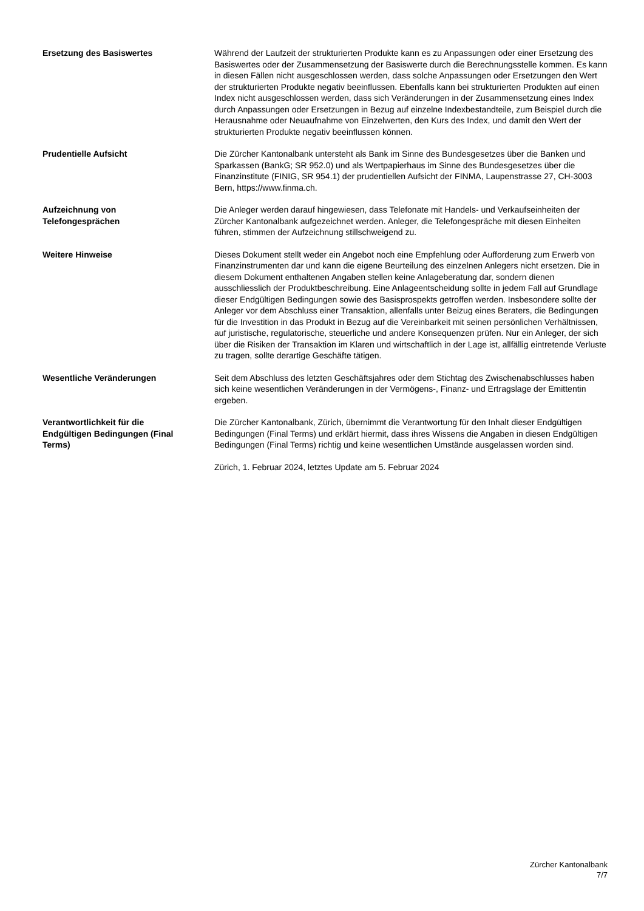Ersetzung des Basiswertes Während der Laufzeit der strukturierten Produkte kann es zu Anpassungen oder einer Ersetzung des Basiswertes oder der Zusammensetzung der Basiswerte durch die Berechnungsstelle kommen. Es kann in diesen Fällen nicht ausgeschlossen werden, dass solche Anpassungen oder Ersetzungen den Wert der strukturierten Produkte negativ beeinflussen. Ebenfalls kann bei strukturierten Produkten auf einen Index nicht ausgeschlossen werden, dass sich Veränderungen in der Zusammensetzung eines Index durch Anpassungen oder Ersetzungen in Bezug auf einzelne Indexbestandteile, zum Beispiel durch die Herausnahme oder Neuaufnahme von Einzelwerten, den Kurs des Index, und damit den Wert der strukturierten Produkte negativ beeinflussen können.
Prudentielle Aufsicht Die Zürcher Kantonalbank untersteht als Bank im Sinne des Bundesgesetzes über die Banken und Sparkassen (BankG; SR 952.0) und als Wertpapierhaus im Sinne des Bundesgesetzes über die Finanzinstitute (FINIG, SR 954.1) der prudentiellen Aufsicht der FINMA, Laupenstrasse 27, CH-3003 Bern, https://www.finma.ch.
Aufzeichnung von
Telefongesprächen
Die Anleger werden darauf hingewiesen, dass Telefonate mit Handels- und Verkaufseinheiten der Zürcher Kantonalbank aufgezeichnet werden. Anleger, die Telefongespräche mit diesen Einheiten führen, stimmen der Aufzeichnung stillschweigend zu.
Weitere Hinweise Dieses Dokument stellt weder ein Angebot noch eine Empfehlung oder Aufforderung zum Erwerb von Finanzinstrumenten dar und kann die eigene Beurteilung des einzelnen Anlegers nicht ersetzen. Die in diesem Dokument enthaltenen Angaben stellen keine Anlageberatung dar, sondern dienen ausschliesslich der Produktbeschreibung. Eine Anlageentscheidung sollte in jedem Fall auf Grundlage dieser Endgültigen Bedingungen sowie des Basisprospekts getroffen werden. Insbesondere sollte der Anleger vor dem Abschluss einer Transaktion, allenfalls unter Beizug eines Beraters, die Bedingungen für die Investition in das Produkt in Bezug auf die Vereinbarkeit mit seinen persönlichen Verhältnissen, auf juristische, regulatorische, steuerliche und andere Konsequenzen prüfen. Nur ein Anleger, der sich über die Risiken der Transaktion im Klaren und wirtschaftlich in der Lage ist, allfällig eintretende Verluste zu tragen, sollte derartige Geschäfte tätigen.
Wesentliche Veränderungen Seit dem Abschluss des letzten Geschäftsjahres oder dem Stichtag des Zwischenabschlusses haben sich keine wesentlichen Veränderungen in der Vermögens-, Finanz- und Ertragslage der Emittentin ergeben.
Verantwortlichkeit für die
Endgültigen Bedingungen (Final
Terms)
Die Zürcher Kantonalbank, Zürich, übernimmt die Verantwortung für den Inhalt dieser Endgültigen Bedingungen (Final Terms) und erklärt hiermit, dass ihres Wissens die Angaben in diesen Endgültigen Bedingungen (Final Terms) richtig und keine wesentlichen Umstände ausgelassen worden sind.
Zürich, 1. Februar 2024, letztes Update am 5. Februar 2024
Zürcher Kantonalbank
7/7